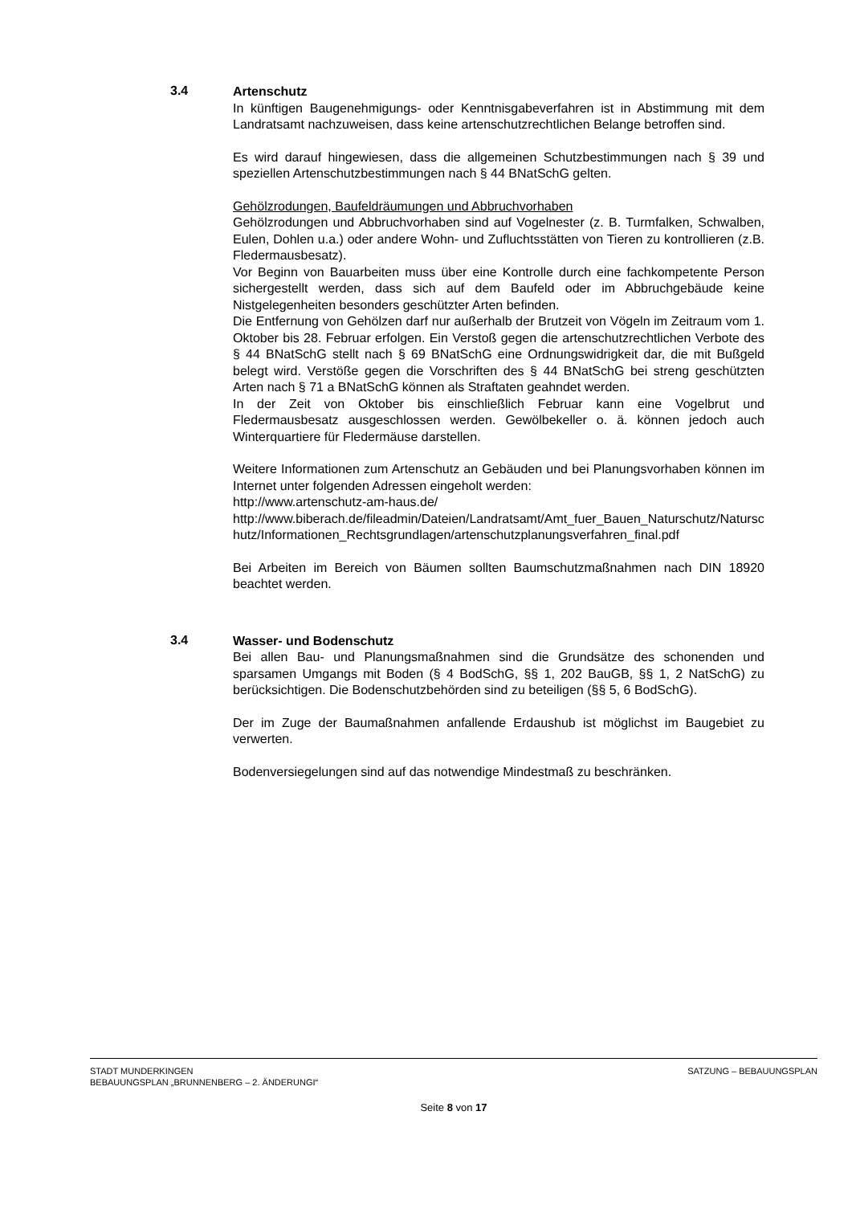3.4
Artenschutz
In künftigen Baugenehmigungs- oder Kenntnisgabeverfahren ist in Abstimmung mit dem Landratsamt nachzuweisen, dass keine artenschutzrechtlichen Belange betroffen sind.
Es wird darauf hingewiesen, dass die allgemeinen Schutzbestimmungen nach § 39 und speziellen Artenschutzbestimmungen nach § 44 BNatSchG gelten.
Gehölzrodungen, Baufeldräumungen und Abbruchvorhaben
Gehölzrodungen und Abbruchvorhaben sind auf Vogelnester (z. B. Turmfalken, Schwalben, Eulen, Dohlen u.a.) oder andere Wohn- und Zufluchtsstätten von Tieren zu kontrollieren (z.B. Fledermausbesatz).
Vor Beginn von Bauarbeiten muss über eine Kontrolle durch eine fachkompetente Person sichergestellt werden, dass sich auf dem Baufeld oder im Abbruchgebäude keine Nistgelegenheiten besonders geschützter Arten befinden.
Die Entfernung von Gehölzen darf nur außerhalb der Brutzeit von Vögeln im Zeitraum vom 1. Oktober bis 28. Februar erfolgen. Ein Verstoß gegen die artenschutzrechtlichen Verbote des § 44 BNatSchG stellt nach § 69 BNatSchG eine Ordnungswidrigkeit dar, die mit Bußgeld belegt wird. Verstöße gegen die Vorschriften des § 44 BNatSchG bei streng geschützten Arten nach § 71 a BNatSchG können als Straftaten geahndet werden.
In der Zeit von Oktober bis einschließlich Februar kann eine Vogelbrut und Fledermausbesatz ausgeschlossen werden. Gewölbekeller o. ä. können jedoch auch Winterquartiere für Fledermäuse darstellen.
Weitere Informationen zum Artenschutz an Gebäuden und bei Planungsvorhaben können im Internet unter folgenden Adressen eingeholt werden:
http://www.artenschutz-am-haus.de/
http://www.biberach.de/fileadmin/Dateien/Landratsamt/Amt_fuer_Bauen_Naturschutz/Naturschutz/Informationen_Rechtsgrundlagen/artenschutzplanungsverfahren_final.pdf
Bei Arbeiten im Bereich von Bäumen sollten Baumschutzmaßnahmen nach DIN 18920 beachtet werden.
3.4
Wasser- und Bodenschutz
Bei allen Bau- und Planungsmaßnahmen sind die Grundsätze des schonenden und sparsamen Umgangs mit Boden (§ 4 BodSchG, §§ 1, 202 BauGB, §§ 1, 2 NatSchG) zu berücksichtigen. Die Bodenschutzbehörden sind zu beteiligen (§§ 5, 6 BodSchG).
Der im Zuge der Baumaßnahmen anfallende Erdaushub ist möglichst im Baugebiet zu verwerten.
Bodenversiegelungen sind auf das notwendige Mindestmaß zu beschränken.
STADT MUNDERKINGEN SATZUNG – BEBAUUNGSPLAN
BEBAUUNGSPLAN „BRUNNENBERG – 2. ÄNDERUNGI“
Seite 8 von 17